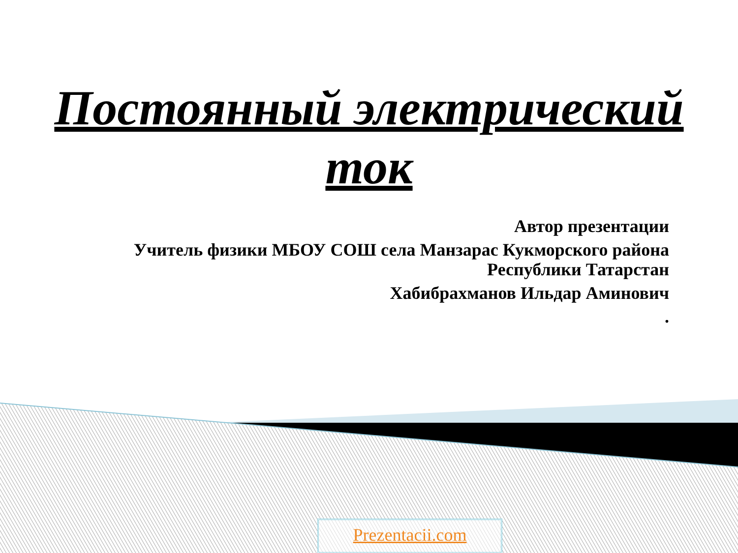Постоянный электрический ток
Автор презентации
Учитель физики МБОУ СОШ села Манзарас Кукморского района Республики Татарстан
Хабибрахманов Ильдар Аминович
.
Prezentacii.com